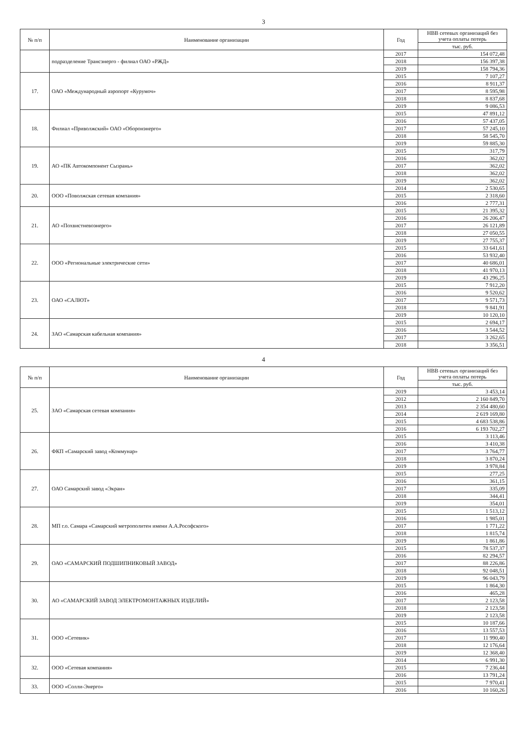3
| № п/п | Наименование организации | Год | НВВ сетевых организаций без учета оплаты потерь |
| --- | --- | --- | --- |
| | | | тыс. руб. |
| | подразделение Трансэнерго - филиал ОАО «РЖД» | 2017 | 154 072,48 |
| | | 2018 | 156 397,38 |
| | | 2019 | 158 794,36 |
| 17. | ОАО «Международный аэропорт «Курумоч» | 2015 | 7 107,27 |
| | | 2016 | 8 911,37 |
| | | 2017 | 8 595,98 |
| | | 2018 | 8 837,68 |
| | | 2019 | 9 086,53 |
| 18. | Филиал «Приволжский» ОАО «Оборонэнерго» | 2015 | 47 891,12 |
| | | 2016 | 57 437,05 |
| | | 2017 | 57 245,10 |
| | | 2018 | 58 545,70 |
| | | 2019 | 59 885,30 |
| 19. | АО «ПК Автокомпонент Сызрань» | 2015 | 317,79 |
| | | 2016 | 362,02 |
| | | 2017 | 362,02 |
| | | 2018 | 362,02 |
| | | 2019 | 362,02 |
| 20. | ООО «Поволжская сетевая компания» | 2014 | 2 530,65 |
| | | 2015 | 2 318,60 |
| | | 2016 | 2 777,31 |
| 21. | АО «Похвистневоэнерго» | 2015 | 21 395,32 |
| | | 2016 | 26 206,47 |
| | | 2017 | 26 121,89 |
| | | 2018 | 27 050,55 |
| | | 2019 | 27 755,37 |
| 22. | ООО «Региональные электрические сети» | 2015 | 33 641,61 |
| | | 2016 | 53 932,40 |
| | | 2017 | 40 686,01 |
| | | 2018 | 41 970,13 |
| | | 2019 | 43 296,25 |
| 23. | ОАО «САЛЮТ» | 2015 | 7 912,20 |
| | | 2016 | 9 520,62 |
| | | 2017 | 9 571,73 |
| | | 2018 | 9 841,91 |
| | | 2019 | 10 120,10 |
| 24. | ЗАО «Самарская кабельная компания» | 2015 | 2 694,17 |
| | | 2016 | 3 544,52 |
| | | 2017 | 3 262,65 |
| | | 2018 | 3 356,51 |
4
| № п/п | Наименование организации | Год | НВВ сетевых организаций без учета оплаты потерь |
| --- | --- | --- | --- |
| | | | тыс. руб. |
| 25. | ЗАО «Самарская сетевая компания» | 2019 | 3 453,14 |
| | | 2012 | 2 160 849,70 |
| | | 2013 | 2 354 480,60 |
| | | 2014 | 2 619 169,80 |
| | | 2015 | 4 683 538,86 |
| | | 2016 | 6 193 702,27 |
| 26. | ФКП «Самарский завод «Коммунар» | 2015 | 3 113,46 |
| | | 2016 | 3 410,38 |
| | | 2017 | 3 764,77 |
| | | 2018 | 3 870,24 |
| | | 2019 | 3 978,84 |
| 27. | ОАО Самарский завод «Экран» | 2015 | 277,25 |
| | | 2016 | 361,15 |
| | | 2017 | 335,09 |
| | | 2018 | 344,41 |
| | | 2019 | 354,01 |
| 28. | МП г.о. Самара «Самарский метрополитен имени А.А.Рософского» | 2015 | 1 513,12 |
| | | 2016 | 1 985,01 |
| | | 2017 | 1 771,22 |
| | | 2018 | 1 815,74 |
| | | 2019 | 1 861,86 |
| 29. | ОАО «САМАРСКИЙ ПОДШИПНИКОВЫЙ ЗАВОД» | 2015 | 78 537,37 |
| | | 2016 | 82 294,57 |
| | | 2017 | 88 226,86 |
| | | 2018 | 92 048,51 |
| | | 2019 | 96 043,79 |
| 30. | АО «САМАРСКИЙ ЗАВОД ЭЛЕКТРОМОНТАЖНЫХ ИЗДЕЛИЙ» | 2015 | 1 864,30 |
| | | 2016 | 465,28 |
| | | 2017 | 2 123,58 |
| | | 2018 | 2 123,58 |
| | | 2019 | 2 123,58 |
| 31. | ООО «Сетевик» | 2015 | 10 187,66 |
| | | 2016 | 13 557,53 |
| | | 2017 | 11 990,40 |
| | | 2018 | 12 176,64 |
| | | 2019 | 12 368,40 |
| 32. | ООО «Сетевая компания» | 2014 | 6 991,30 |
| | | 2015 | 7 236,44 |
| | | 2016 | 13 791,24 |
| 33. | ООО «Солли-Энерго» | 2015 | 7 970,41 |
| | | 2016 | 10 160,26 |